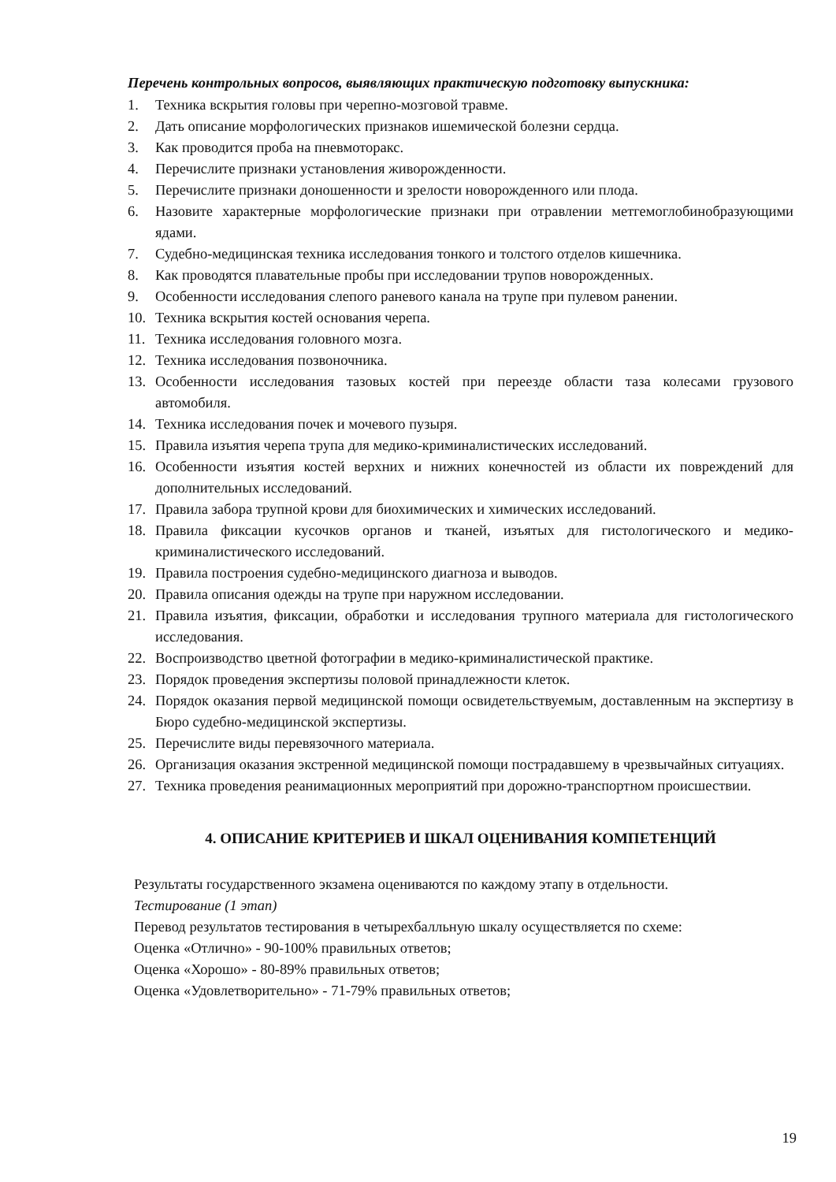Перечень контрольных вопросов, выявляющих практическую подготовку выпускника:
1. Техника вскрытия головы при черепно-мозговой травме.
2. Дать описание морфологических признаков ишемической болезни сердца.
3. Как проводится проба на пневмоторакс.
4. Перечислите признаки установления живорожденности.
5. Перечислите признаки доношенности и зрелости новорожденного или плода.
6. Назовите характерные морфологические признаки при отравлении метгемоглобинобразующими ядами.
7. Судебно-медицинская техника исследования тонкого и толстого отделов кишечника.
8. Как проводятся плавательные пробы при исследовании трупов новорожденных.
9. Особенности исследования слепого раневого канала на трупе при пулевом ранении.
10. Техника вскрытия костей основания черепа.
11. Техника исследования головного мозга.
12. Техника исследования позвоночника.
13. Особенности исследования тазовых костей при переезде области таза колесами грузового автомобиля.
14. Техника исследования почек и мочевого пузыря.
15. Правила изъятия черепа трупа для медико-криминалистических исследований.
16. Особенности изъятия костей верхних и нижних конечностей из области их повреждений для дополнительных исследований.
17. Правила забора трупной крови для биохимических и химических исследований.
18. Правила фиксации кусочков органов и тканей, изъятых для гистологического и медико-криминалистического исследований.
19. Правила построения судебно-медицинского диагноза и выводов.
20. Правила описания одежды на трупе при наружном исследовании.
21. Правила изъятия, фиксации, обработки и исследования трупного материала для гистологического исследования.
22. Воспроизводство цветной фотографии в медико-криминалистической практике.
23. Порядок проведения экспертизы половой принадлежности клеток.
24. Порядок оказания первой медицинской помощи освидетельствуемым, доставленным на экспертизу в Бюро судебно-медицинской экспертизы.
25. Перечислите виды перевязочного материала.
26. Организация оказания экстренной медицинской помощи пострадавшему в чрезвычайных ситуациях.
27. Техника проведения реанимационных мероприятий при дорожно-транспортном происшествии.
4. ОПИСАНИЕ КРИТЕРИЕВ И ШКАЛ ОЦЕНИВАНИЯ КОМПЕТЕНЦИЙ
Результаты государственного экзамена оцениваются по каждому этапу в отдельности.
Тестирование (1 этап)
Перевод результатов тестирования в четырехбалльную шкалу осуществляется по схеме:
Оценка «Отлично» - 90-100% правильных ответов;
Оценка «Хорошо» - 80-89% правильных ответов;
Оценка «Удовлетворительно» - 71-79% правильных ответов;
19